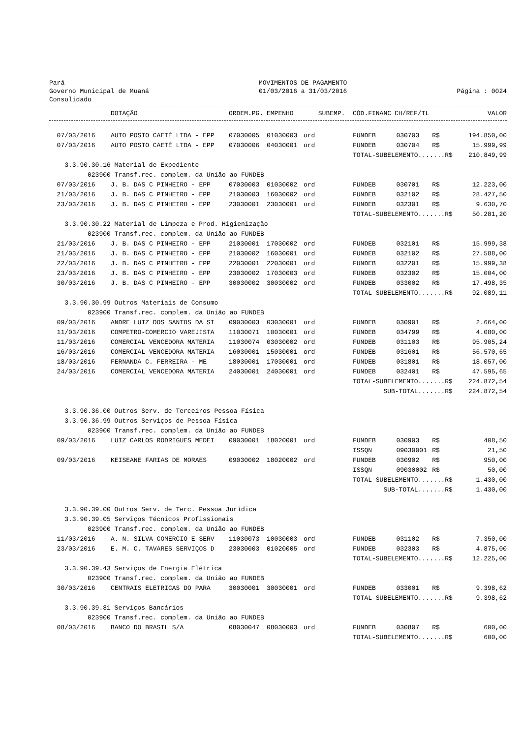Pará
Governo Municipal de Muaná
Consolidado
MOVIMENTOS DE PAGAMENTO
01/03/2016 a 31/03/2016
Página : 0024
| | DOTAÇÃO | ORDEM.PG. | EMPENHO | SUBEMP. | CÓD.FINANC | CH/REF/TL | | VALOR |
| --- | --- | --- | --- | --- | --- | --- | --- | --- |
| 07/03/2016 | AUTO POSTO CAETÉ LTDA - EPP | 07030005 | 01030003 | ord | FUNDEB | 030703 | R$ | 194.850,00 |
| 07/03/2016 | AUTO POSTO CAETÉ LTDA - EPP | 07030006 | 04030001 | ord | FUNDEB | 030704 | R$ | 15.999,99 |
| | | | | | TOTAL-SUBELEMENTO.......R$ | | | 210.849,99 |
| 3.3.90.30.16 Material de Expediente | | | | | | | | |
| 023900 Transf.rec. complem. da União ao FUNDEB | | | | | | | | |
| 07/03/2016 | J. B. DAS C PINHEIRO - EPP | 07030003 | 01030002 | ord | FUNDEB | 030701 | R$ | 12.223,00 |
| 21/03/2016 | J. B. DAS C PINHEIRO - EPP | 21030003 | 16030002 | ord | FUNDEB | 032102 | R$ | 28.427,50 |
| 23/03/2016 | J. B. DAS C PINHEIRO - EPP | 23030001 | 23030001 | ord | FUNDEB | 032301 | R$ | 9.630,70 |
| | | | | | TOTAL-SUBELEMENTO.......R$ | | | 50.281,20 |
| 3.3.90.30.22 Material de Limpeza e Prod. Higienização | | | | | | | | |
| 023900 Transf.rec. complem. da União ao FUNDEB | | | | | | | | |
| 21/03/2016 | J. B. DAS C PINHEIRO - EPP | 21030001 | 17030002 | ord | FUNDEB | 032101 | R$ | 15.999,38 |
| 21/03/2016 | J. B. DAS C PINHEIRO - EPP | 21030002 | 16030001 | ord | FUNDEB | 032102 | R$ | 27.588,00 |
| 22/03/2016 | J. B. DAS C PINHEIRO - EPP | 22030001 | 22030001 | ord | FUNDEB | 032201 | R$ | 15.999,38 |
| 23/03/2016 | J. B. DAS C PINHEIRO - EPP | 23030002 | 17030003 | ord | FUNDEB | 032302 | R$ | 15.004,00 |
| 30/03/2016 | J. B. DAS C PINHEIRO - EPP | 30030002 | 30030002 | ord | FUNDEB | 033002 | R$ | 17.498,35 |
| | | | | | TOTAL-SUBELEMENTO.......R$ | | | 92.089,11 |
| 3.3.90.30.99 Outros Materiais de Consumo | | | | | | | | |
| 023900 Transf.rec. complem. da União ao FUNDEB | | | | | | | | |
| 09/03/2016 | ANDRE LUIZ DOS SANTOS DA SI | 09030003 | 03030001 | ord | FUNDEB | 030901 | R$ | 2.664,00 |
| 11/03/2016 | COMPETRO-COMERCIO VAREJISTA | 11030071 | 10030001 | ord | FUNDEB | 034799 | R$ | 4.080,00 |
| 11/03/2016 | COMERCIAL VENCEDORA MATERIA | 11030074 | 03030002 | ord | FUNDEB | 031103 | R$ | 95.905,24 |
| 16/03/2016 | COMERCIAL VENCEDORA MATERIA | 16030001 | 15030001 | ord | FUNDEB | 031601 | R$ | 56.570,65 |
| 18/03/2016 | FERNANDA C. FERREIRA - ME | 18030001 | 17030001 | ord | FUNDEB | 031801 | R$ | 18.057,00 |
| 24/03/2016 | COMERCIAL VENCEDORA MATERIA | 24030001 | 24030001 | ord | FUNDEB | 032401 | R$ | 47.595,65 |
| | | | | | TOTAL-SUBELEMENTO.......R$ | | | 224.872,54 |
| | | | | | SUB-TOTAL.......R$ | | | 224.872,54 |
| 3.3.90.36.00 Outros Serv. de Terceiros Pessoa Física | | | | | | | | |
| 3.3.90.36.99 Outros Serviços de Pessoa Física | | | | | | | | |
| 023900 Transf.rec. complem. da União ao FUNDEB | | | | | | | | |
| 09/03/2016 | LUIZ CARLOS RODRIGUES MEDEI | 09030001 | 18020001 | ord | FUNDEB | 030903 | R$ | 408,50 |
| | | | | | ISSQN | 09030001 | R$ | 21,50 |
| 09/03/2016 | KEISEANE FARIAS DE MORAES | 09030002 | 18020002 | ord | FUNDEB | 030902 | R$ | 950,00 |
| | | | | | ISSQN | 09030002 | R$ | 50,00 |
| | | | | | TOTAL-SUBELEMENTO.......R$ | | | 1.430,00 |
| | | | | | SUB-TOTAL.......R$ | | | 1.430,00 |
| 3.3.90.39.00 Outros Serv. de Terc. Pessoa Jurídica | | | | | | | | |
| 3.3.90.39.05 Serviços Técnicos Profissionais | | | | | | | | |
| 023900 Transf.rec. complem. da União ao FUNDEB | | | | | | | | |
| 11/03/2016 | A. N. SILVA COMERCIO E SERV | 11030073 | 10030003 | ord | FUNDEB | 031102 | R$ | 7.350,00 |
| 23/03/2016 | E. M. C. TAVARES SERVIÇOS D | 23030003 | 01020005 | ord | FUNDEB | 032303 | R$ | 4.875,00 |
| | | | | | TOTAL-SUBELEMENTO.......R$ | | | 12.225,00 |
| 3.3.90.39.43 Serviços de Energia Elétrica | | | | | | | | |
| 023900 Transf.rec. complem. da União ao FUNDEB | | | | | | | | |
| 30/03/2016 | CENTRAIS ELETRICAS DO PARA | 30030001 | 30030001 | ord | FUNDEB | 033001 | R$ | 9.398,62 |
| | | | | | TOTAL-SUBELEMENTO.......R$ | | | 9.398,62 |
| 3.3.90.39.81 Serviços Bancários | | | | | | | | |
| 023900 Transf.rec. complem. da União ao FUNDEB | | | | | | | | |
| 08/03/2016 | BANCO DO BRASIL S/A | 08030047 | 08030003 | ord | FUNDEB | 030807 | R$ | 600,00 |
| | | | | | TOTAL-SUBELEMENTO.......R$ | | | 600,00 |